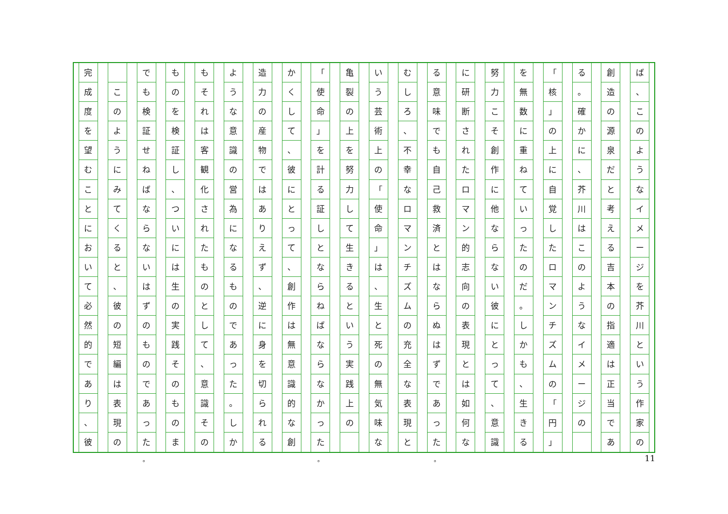ば
、
このようなイメージを芥川という作家の
創造の源泉だと考える吉本の指適は正当であ
る
。
確かに
、
芥川はこのようなイメージの
「
核
」
の上に自覚したロマンチズムの
「
円
」
を無数に重ねていったのだ
。
しかも
、
生きる
努力こそ創作に他ならない彼にとって
、
意識
に研断されたロマン的志向の表現とは如何な
る意味でも自己救済とはならぬはずであった
むしろ
、
不幸なロマンチズムの充全な表現と
いう芸術上の
「
使命
」
は
、
生と死の無気味な
亀裂の上を努力して生きるという実践上の
「
使命
」
を計る証しとならねばならなかった
かくして
、
彼にとって
、
創作は無意識的な創
造力の産物ではありえず
、
逆に身を切られる
ような意識の営為になるものであった
。
しか
もそれは客観化されたものとして
、
意識その
ものを検証し
、
ついには生の実践そのものま
でも検証せねばならないはずのものであった
このようにみてくると
、
彼の短編は表現の
完成度を望むことにおいて必然的であり
、
彼
11 。 。 。